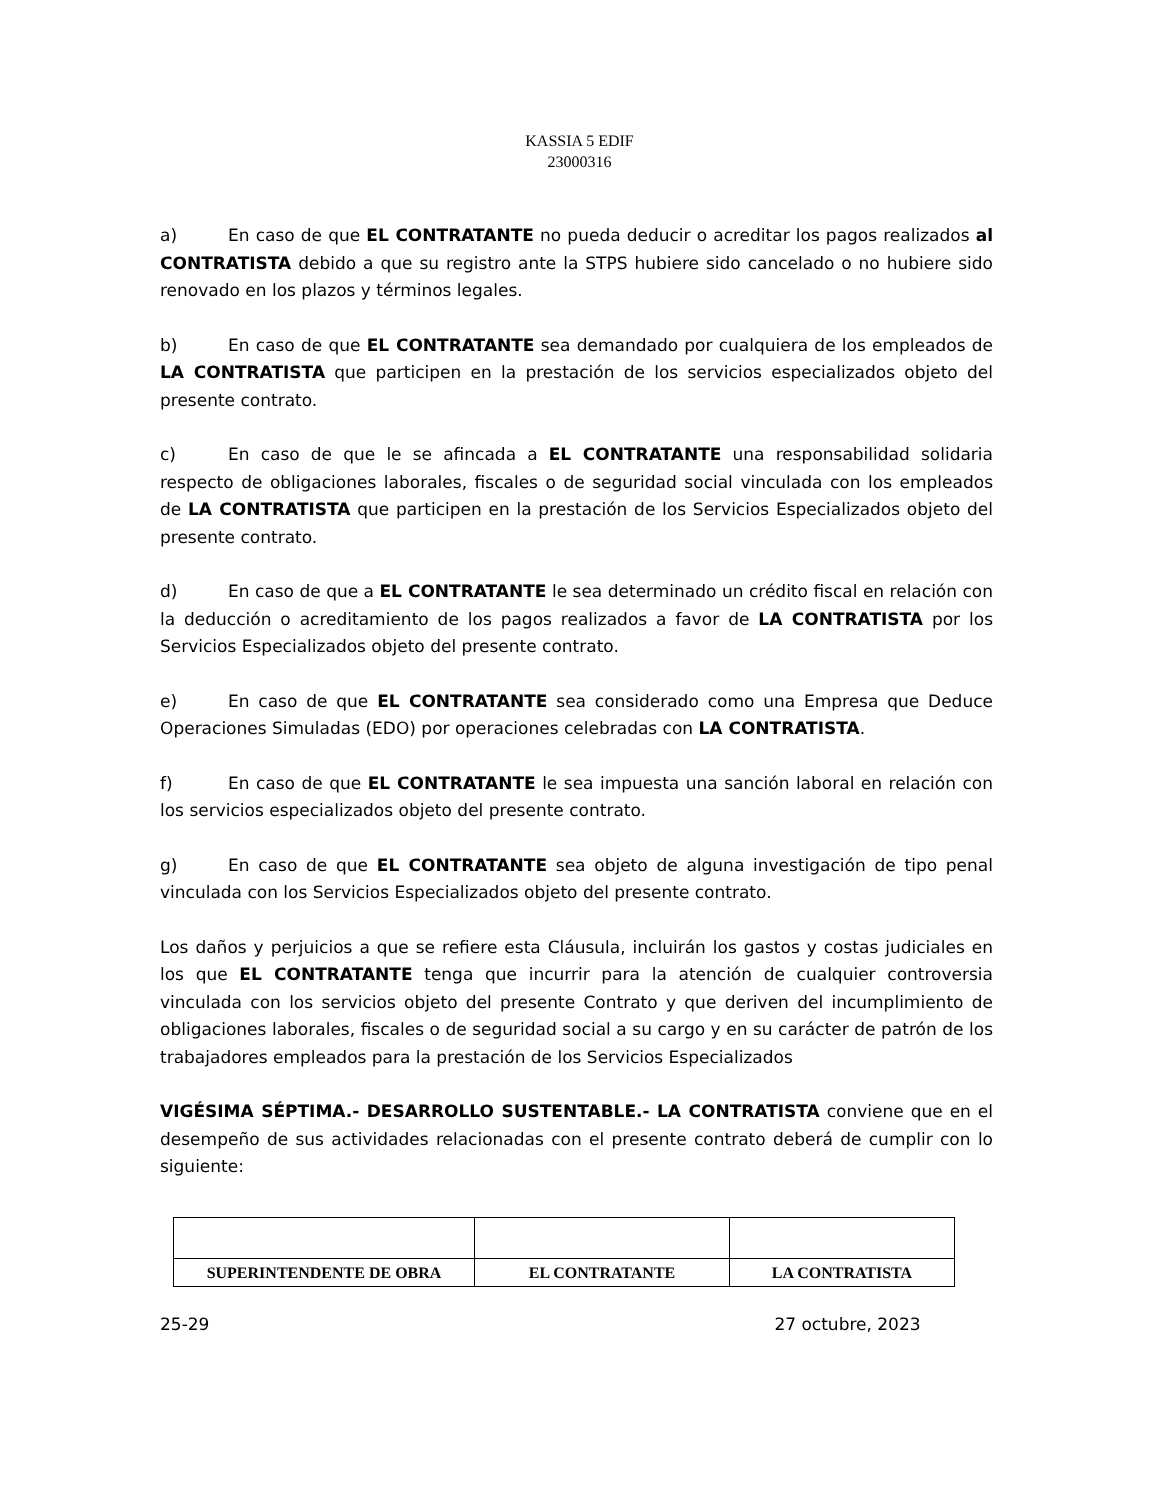KASSIA 5 EDIF
23000316
a) En caso de que EL CONTRATANTE no pueda deducir o acreditar los pagos realizados al CONTRATISTA debido a que su registro ante la STPS hubiere sido cancelado o no hubiere sido renovado en los plazos y términos legales.
b) En caso de que EL CONTRATANTE sea demandado por cualquiera de los empleados de LA CONTRATISTA que participen en la prestación de los servicios especializados objeto del presente contrato.
c) En caso de que le se afincada a EL CONTRATANTE una responsabilidad solidaria respecto de obligaciones laborales, fiscales o de seguridad social vinculada con los empleados de LA CONTRATISTA que participen en la prestación de los Servicios Especializados objeto del presente contrato.
d) En caso de que a EL CONTRATANTE le sea determinado un crédito fiscal en relación con la deducción o acreditamiento de los pagos realizados a favor de LA CONTRATISTA por los Servicios Especializados objeto del presente contrato.
e) En caso de que EL CONTRATANTE sea considerado como una Empresa que Deduce Operaciones Simuladas (EDO) por operaciones celebradas con LA CONTRATISTA.
f) En caso de que EL CONTRATANTE le sea impuesta una sanción laboral en relación con los servicios especializados objeto del presente contrato.
g) En caso de que EL CONTRATANTE sea objeto de alguna investigación de tipo penal vinculada con los Servicios Especializados objeto del presente contrato.
Los daños y perjuicios a que se refiere esta Cláusula, incluirán los gastos y costas judiciales en los que EL CONTRATANTE tenga que incurrir para la atención de cualquier controversia vinculada con los servicios objeto del presente Contrato y que deriven del incumplimiento de obligaciones laborales, fiscales o de seguridad social a su cargo y en su carácter de patrón de los trabajadores empleados para la prestación de los Servicios Especializados
VIGÉSIMA SÉPTIMA.- DESARROLLO SUSTENTABLE.- LA CONTRATISTA conviene que en el desempeño de sus actividades relacionadas con el presente contrato deberá de cumplir con lo siguiente:
| SUPERINTENDENTE DE OBRA | EL CONTRATANTE | LA CONTRATISTA |
25-29 27 octubre, 2023